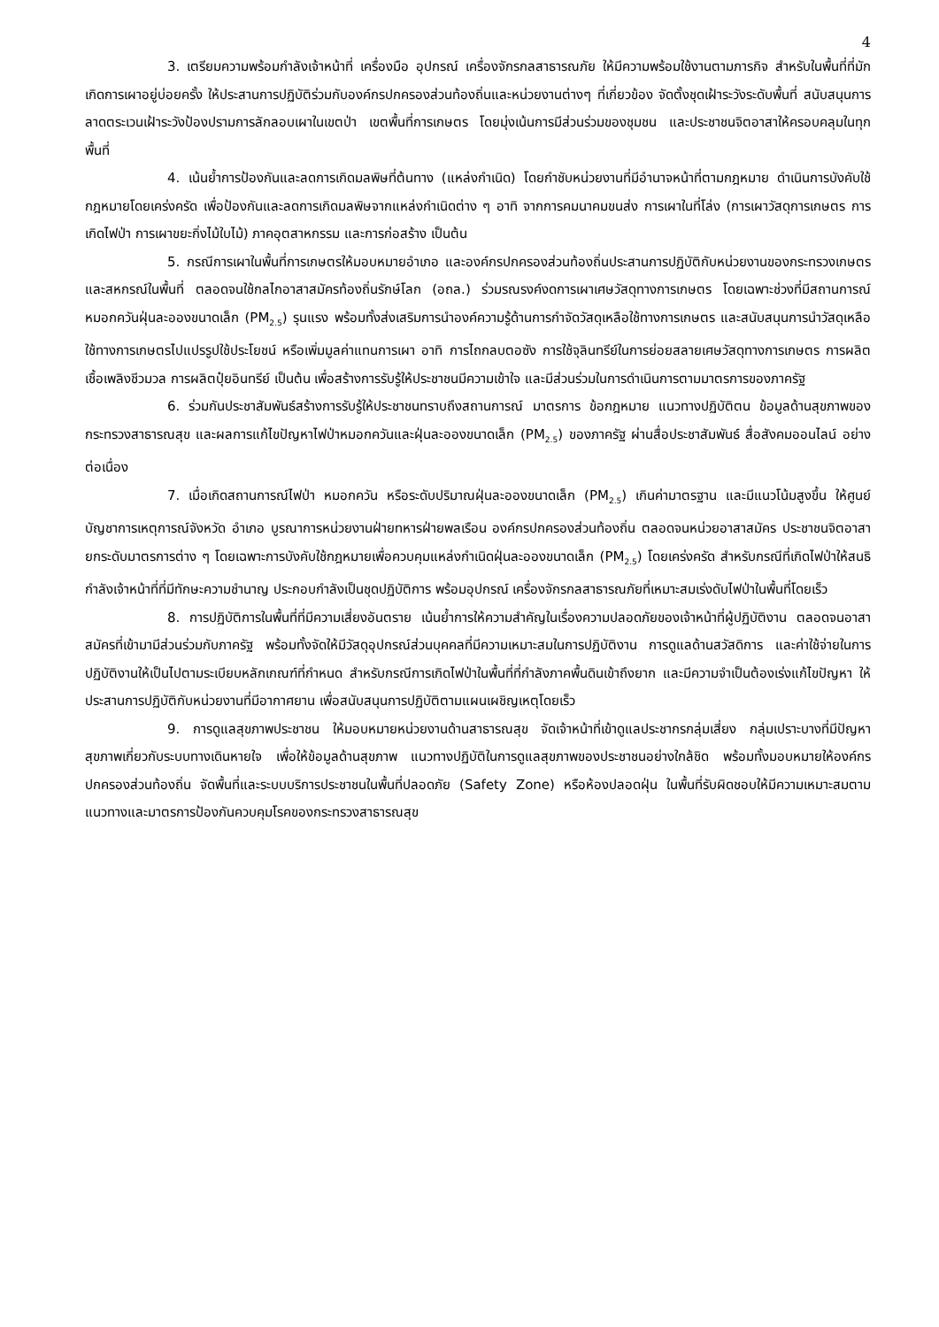4
3. เตรียมความพร้อมกำลังเจ้าหน้าที่ เครื่องมือ อุปกรณ์ เครื่องจักรกลสาธารณภัย ให้มีความพร้อมใช้งานตามภารกิจ สำหรับในพื้นที่ที่มักเกิดการเผาอยู่บ่อยครั้ง ให้ประสานการปฏิบัติร่วมกับองค์กรปกครองส่วนท้องถิ่นและหน่วยงานต่างๆ ที่เกี่ยวข้อง จัดตั้งชุดเฝ้าระวังระดับพื้นที่ สนับสนุนการลาดตระเวนเฝ้าระวังป้องปรามการลักลอบเผาในเขตป่า เขตพื้นที่การเกษตร โดยมุ่งเน้นการมีส่วนร่วมของชุมชน และประชาชนจิตอาสาให้ครอบคลุมในทุกพื้นที่
4. เน้นย้ำการป้องกันและลดการเกิดมลพิษที่ต้นทาง (แหล่งกำเนิด) โดยกำชับหน่วยงานที่มีอำนาจหน้าที่ตามกฎหมาย ดำเนินการบังคับใช้กฎหมายโดยเคร่งครัด เพื่อป้องกันและลดการเกิดมลพิษจากแหล่งกำเนิดต่าง ๆ อาทิ จากการคมนาคมขนส่ง การเผาในที่โล่ง (การเผาวัสดุการเกษตร การเกิดไฟป่า การเผาขยะกิ่งไม้ใบไม้) ภาคอุตสาหกรรม และการก่อสร้าง เป็นต้น
5. กรณีการเผาในพื้นที่การเกษตรให้มอบหมายอำเภอ และองค์กรปกครองส่วนท้องถิ่นประสานการปฏิบัติกับหน่วยงานของกระทรวงเกษตรและสหกรณ์ในพื้นที่ ตลอดจนใช้กลไกอาสาสมัครท้องถิ่นรักษ์โลก (อถล.) ร่วมรณรงค์งดการเผาเศษวัสดุทางการเกษตร โดยเฉพาะช่วงที่มีสถานการณ์หมอกควันฝุ่นละอองขนาดเล็ก (PM<sub>2.5</sub>) รุนแรง พร้อมทั้งส่งเสริมการนำองค์ความรู้ด้านการกำจัดวัสดุเหลือใช้ทางการเกษตร และสนับสนุนการนำวัสดุเหลือใช้ทางการเกษตรไปแปรรูปใช้ประโยชน์ หรือเพิ่มมูลค่าแทนการเผา อาทิ การไถกลบตอซัง การใช้จุลินทรีย์ในการย่อยสลายเศษวัสดุทางการเกษตร การผลิตเชื้อเพลิงชีวมวล การผลิตปุ๋ยอินทรีย์ เป็นต้น เพื่อสร้างการรับรู้ให้ประชาชนมีความเข้าใจ และมีส่วนร่วมในการดำเนินการตามมาตรการของภาครัฐ
6. ร่วมกันประชาสัมพันธ์สร้างการรับรู้ให้ประชาชนทราบถึงสถานการณ์ มาตรการ ข้อกฎหมาย แนวทางปฏิบัติตน ข้อมูลด้านสุขภาพของกระทรวงสาธารณสุข และผลการแก้ไขปัญหาไฟป่าหมอกควันและฝุ่นละอองขนาดเล็ก (PM<sub>2.5</sub>) ของภาครัฐ ผ่านสื่อประชาสัมพันธ์ สื่อสังคมออนไลน์ อย่างต่อเนื่อง
7. เมื่อเกิดสถานการณ์ไฟป่า หมอกควัน หรือระดับปริมาณฝุ่นละอองขนาดเล็ก (PM<sub>2.5</sub>) เกินค่ามาตรฐาน และมีแนวโน้มสูงขึ้น ให้ศูนย์บัญชาการเหตุการณ์จังหวัด อำเภอ บูรณาการหน่วยงานฝ่ายทหารฝ่ายพลเรือน องค์กรปกครองส่วนท้องถิ่น ตลอดจนหน่วยอาสาสมัคร ประชาชนจิตอาสา ยกระดับมาตรการต่าง ๆ โดยเฉพาะการบังคับใช้กฎหมายเพื่อควบคุมแหล่งกำเนิดฝุ่นละอองขนาดเล็ก (PM<sub>2.5</sub>) โดยเคร่งครัด สำหรับกรณีที่เกิดไฟป่าให้สนธิกำลังเจ้าหน้าที่ที่มีทักษะความชำนาญ ประกอบกำลังเป็นชุดปฏิบัติการ พร้อมอุปกรณ์ เครื่องจักรกลสาธารณภัยที่เหมาะสมเร่งดับไฟป่าในพื้นที่โดยเร็ว
8. การปฏิบัติการในพื้นที่ที่มีความเสี่ยงอันตราย เน้นย้ำการให้ความสำคัญในเรื่องความปลอดภัยของเจ้าหน้าที่ผู้ปฏิบัติงาน ตลอดจนอาสาสมัครที่เข้ามามีส่วนร่วมกับภาครัฐ พร้อมทั้งจัดให้มีวัสดุอุปกรณ์ส่วนบุคคลที่มีความเหมาะสมในการปฏิบัติงาน การดูแลด้านสวัสดิการ และค่าใช้จ่ายในการปฏิบัติงานให้เป็นไปตามระเบียบหลักเกณฑ์ที่กำหนด สำหรับกรณีการเกิดไฟป่าในพื้นที่ที่กำลังภาคพื้นดินเข้าถึงยาก และมีความจำเป็นต้องเร่งแก้ไขปัญหา ให้ประสานการปฏิบัติกับหน่วยงานที่มีอากาศยาน เพื่อสนับสนุนการปฏิบัติตามแผนเผชิญเหตุโดยเร็ว
9. การดูแลสุขภาพประชาชน ให้มอบหมายหน่วยงานด้านสาธารณสุข จัดเจ้าหน้าที่เข้าดูแลประชากรกลุ่มเสี่ยง กลุ่มเปราะบางที่มีปัญหาสุขภาพเกี่ยวกับระบบทางเดินหายใจ เพื่อให้ข้อมูลด้านสุขภาพ แนวทางปฏิบัติในการดูแลสุขภาพของประชาชนอย่างใกล้ชิด พร้อมทั้งมอบหมายให้องค์กรปกครองส่วนท้องถิ่น จัดพื้นที่และระบบบริการประชาชนในพื้นที่ปลอดภัย (Safety Zone) หรือห้องปลอดฝุ่น ในพื้นที่รับผิดชอบให้มีความเหมาะสมตามแนวทางและมาตรการป้องกันควบคุมโรคของกระทรวงสาธารณสุข